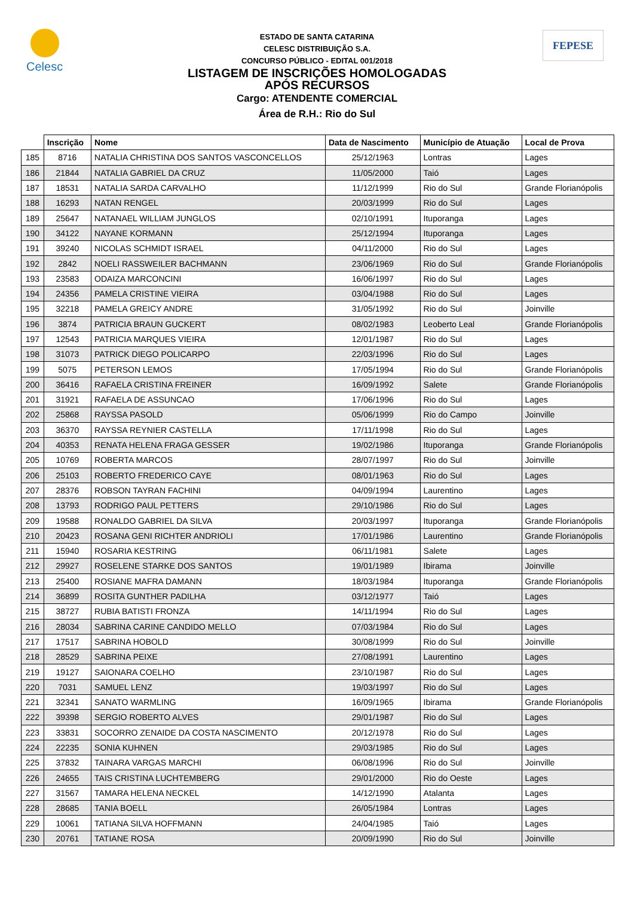Celesc FEPESE
ESTADO DE SANTA CATARINA
CELESC DISTRIBUIÇÃO S.A.
CONCURSO PÚBLICO - EDITAL 001/2018
LISTAGEM DE INSCRIÇÕES HOMOLOGADAS
APÓS RECURSOS
Cargo: ATENDENTE COMERCIAL
Área de R.H.: Rio do Sul
| | Inscrição | Nome | Data de Nascimento | Município de Atuação | Local de Prova |
| --- | --- | --- | --- | --- | --- |
| 185 | 8716 | NATALIA CHRISTINA DOS SANTOS VASCONCELLOS | 25/12/1963 | Lontras | Lages |
| 186 | 21844 | NATALIA GABRIEL DA CRUZ | 11/05/2000 | Taió | Lages |
| 187 | 18531 | NATALIA SARDA CARVALHO | 11/12/1999 | Rio do Sul | Grande Florianópolis |
| 188 | 16293 | NATAN RENGEL | 20/03/1999 | Rio do Sul | Lages |
| 189 | 25647 | NATANAEL WILLIAM JUNGLOS | 02/10/1991 | Ituporanga | Lages |
| 190 | 34122 | NAYANE KORMANN | 25/12/1994 | Ituporanga | Lages |
| 191 | 39240 | NICOLAS SCHMIDT ISRAEL | 04/11/2000 | Rio do Sul | Lages |
| 192 | 2842 | NOELI RASSWEILER BACHMANN | 23/06/1969 | Rio do Sul | Grande Florianópolis |
| 193 | 23583 | ODAIZA MARCONCINI | 16/06/1997 | Rio do Sul | Lages |
| 194 | 24356 | PAMELA CRISTINE VIEIRA | 03/04/1988 | Rio do Sul | Lages |
| 195 | 32218 | PAMELA GREICY ANDRE | 31/05/1992 | Rio do Sul | Joinville |
| 196 | 3874 | PATRICIA BRAUN GUCKERT | 08/02/1983 | Leoberto Leal | Grande Florianópolis |
| 197 | 12543 | PATRICIA MARQUES VIEIRA | 12/01/1987 | Rio do Sul | Lages |
| 198 | 31073 | PATRICK DIEGO POLICARPO | 22/03/1996 | Rio do Sul | Lages |
| 199 | 5075 | PETERSON LEMOS | 17/05/1994 | Rio do Sul | Grande Florianópolis |
| 200 | 36416 | RAFAELA CRISTINA FREINER | 16/09/1992 | Salete | Grande Florianópolis |
| 201 | 31921 | RAFAELA DE ASSUNCAO | 17/06/1996 | Rio do Sul | Lages |
| 202 | 25868 | RAYSSA PASOLD | 05/06/1999 | Rio do Campo | Joinville |
| 203 | 36370 | RAYSSA REYNIER CASTELLA | 17/11/1998 | Rio do Sul | Lages |
| 204 | 40353 | RENATA HELENA FRAGA GESSER | 19/02/1986 | Ituporanga | Grande Florianópolis |
| 205 | 10769 | ROBERTA MARCOS | 28/07/1997 | Rio do Sul | Joinville |
| 206 | 25103 | ROBERTO FREDERICO CAYE | 08/01/1963 | Rio do Sul | Lages |
| 207 | 28376 | ROBSON TAYRAN FACHINI | 04/09/1994 | Laurentino | Lages |
| 208 | 13793 | RODRIGO PAUL PETTERS | 29/10/1986 | Rio do Sul | Lages |
| 209 | 19588 | RONALDO GABRIEL DA SILVA | 20/03/1997 | Ituporanga | Grande Florianópolis |
| 210 | 20423 | ROSANA GENI RICHTER ANDRIOLI | 17/01/1986 | Laurentino | Grande Florianópolis |
| 211 | 15940 | ROSARIA KESTRING | 06/11/1981 | Salete | Lages |
| 212 | 29927 | ROSELENE STARKE DOS SANTOS | 19/01/1989 | Ibirama | Joinville |
| 213 | 25400 | ROSIANE MAFRA DAMANN | 18/03/1984 | Ituporanga | Grande Florianópolis |
| 214 | 36899 | ROSITA GUNTHER PADILHA | 03/12/1977 | Taió | Lages |
| 215 | 38727 | RUBIA BATISTI FRONZA | 14/11/1994 | Rio do Sul | Lages |
| 216 | 28034 | SABRINA CARINE CANDIDO MELLO | 07/03/1984 | Rio do Sul | Lages |
| 217 | 17517 | SABRINA HOBOLD | 30/08/1999 | Rio do Sul | Joinville |
| 218 | 28529 | SABRINA PEIXE | 27/08/1991 | Laurentino | Lages |
| 219 | 19127 | SAIONARA COELHO | 23/10/1987 | Rio do Sul | Lages |
| 220 | 7031 | SAMUEL LENZ | 19/03/1997 | Rio do Sul | Lages |
| 221 | 32341 | SANATO WARMLING | 16/09/1965 | Ibirama | Grande Florianópolis |
| 222 | 39398 | SERGIO ROBERTO ALVES | 29/01/1987 | Rio do Sul | Lages |
| 223 | 33831 | SOCORRO ZENAIDE DA COSTA NASCIMENTO | 20/12/1978 | Rio do Sul | Lages |
| 224 | 22235 | SONIA KUHNEN | 29/03/1985 | Rio do Sul | Lages |
| 225 | 37832 | TAINARA VARGAS MARCHI | 06/08/1996 | Rio do Sul | Joinville |
| 226 | 24655 | TAIS CRISTINA LUCHTEMBERG | 29/01/2000 | Rio do Oeste | Lages |
| 227 | 31567 | TAMARA HELENA NECKEL | 14/12/1990 | Atalanta | Lages |
| 228 | 28685 | TANIA BOELL | 26/05/1984 | Lontras | Lages |
| 229 | 10061 | TATIANA SILVA HOFFMANN | 24/04/1985 | Taió | Lages |
| 230 | 20761 | TATIANE ROSA | 20/09/1990 | Rio do Sul | Joinville |